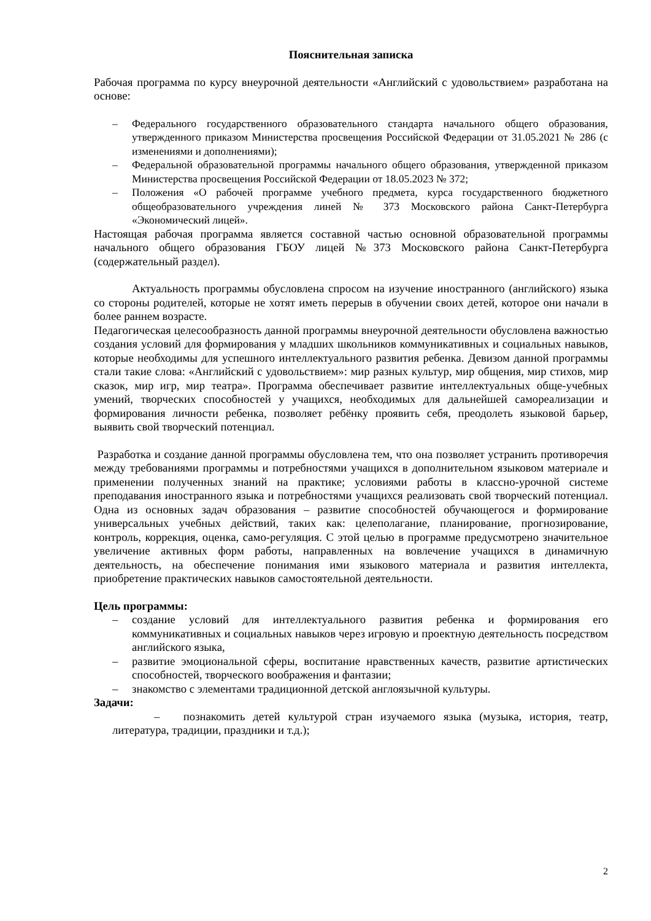Пояснительная записка
Рабочая программа по курсу внеурочной деятельности «Английский с удовольствием» разработана на основе:
– Федерального государственного образовательного стандарта начального общего образования, утвержденного приказом Министерства просвещения Российской Федерации от 31.05.2021 № 286 (с изменениями и дополнениями);
– Федеральной образовательной программы начального общего образования, утвержденной приказом Министерства просвещения Российской Федерации от 18.05.2023 № 372;
– Положения «О рабочей программе учебного предмета, курса государственного бюджетного общеобразовательного учреждения линей № 373 Московского района Санкт-Петербурга «Экономический лицей».
Настоящая рабочая программа является составной частью основной образовательной программы начального общего образования ГБОУ лицей №373 Московского района Санкт-Петербурга (содержательный раздел).
Актуальность программы обусловлена спросом на изучение иностранного (английского) языка со стороны родителей, которые не хотят иметь перерыв в обучении своих детей, которое они начали в более раннем возрасте.
Педагогическая целесообразность данной программы внеурочной деятельности обусловлена важностью создания условий для формирования у младших школьников коммуникативных и социальных навыков, которые необходимы для успешного интеллектуального развития ребенка. Девизом данной программы стали такие слова: «Английский с удовольствием»: мир разных культур, мир общения, мир стихов, мир сказок, мир игр, мир театра». Программа обеспечивает развитие интеллектуальных обще-учебных умений, творческих способностей у учащихся, необходимых для дальнейшей самореализации и формирования личности ребенка, позволяет ребёнку проявить себя, преодолеть языковой барьер, выявить свой творческий потенциал.
Разработка и создание данной программы обусловлена тем, что она позволяет устранить противоречия между требованиями программы и потребностями учащихся в дополнительном языковом материале и применении полученных знаний на практике; условиями работы в классно-урочной системе преподавания иностранного языка и потребностями учащихся реализовать свой творческий потенциал. Одна из основных задач образования – развитие способностей обучающегося и формирование универсальных учебных действий, таких как: целеполагание, планирование, прогнозирование, контроль, коррекция, оценка, само-регуляция. С этой целью в программе предусмотрено значительное увеличение активных форм работы, направленных на вовлечение учащихся в динамичную деятельность, на обеспечение понимания ими языкового материала и развития интеллекта, приобретение практических навыков самостоятельной деятельности.
Цель программы:
– создание условий для интеллектуального развития ребенка и формирования его коммуникативных и социальных навыков через игровую и проектную деятельность посредством английского языка,
– развитие эмоциональной сферы, воспитание нравственных качеств, развитие артистических способностей, творческого воображения и фантазии;
– знакомство с элементами традиционной детской англоязычной культуры.
Задачи:
– познакомить детей культурой стран изучаемого языка (музыка, история, театр, литература, традиции, праздники и т.д.);
2